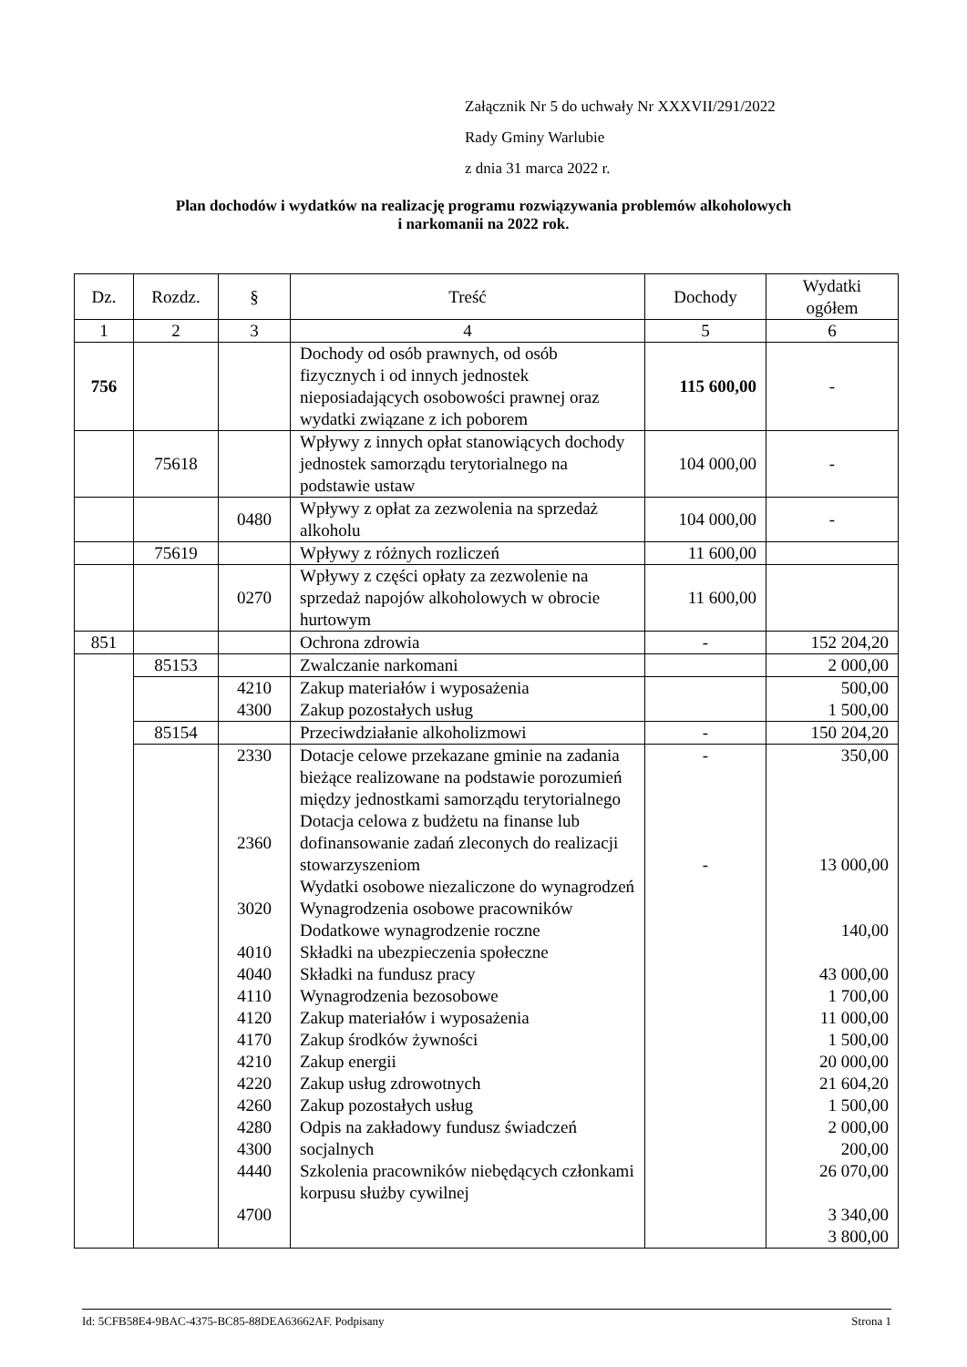Załącznik Nr 5 do uchwały Nr XXXVII/291/2022
Rady Gminy Warlubie
z dnia 31 marca 2022 r.
Plan dochodów i wydatków na realizację programu rozwiązywania problemów alkoholowych
i narkomanii na 2022 rok.
| Dz. | Rozdz. | § | Treść | Dochody | Wydatki ogółem |
| --- | --- | --- | --- | --- | --- |
| 1 | 2 | 3 | 4 | 5 | 6 |
| 756 | | | Dochody od osób prawnych, od osób fizycznych i od innych jednostek nieposiadających osobowości prawnej oraz wydatki związane z ich poborem | 115 600,00 | - |
| | 75618 | | Wpływy z innych opłat stanowiących dochody jednostek samorządu terytorialnego na podstawie ustaw | 104 000,00 | - |
| | | 0480 | Wpływy z opłat za zezwolenia na sprzedaż alkoholu | 104 000,00 | - |
| | 75619 | | Wpływy z różnych rozliczeń | 11 600,00 | |
| | | 0270 | Wpływy z części opłaty za zezwolenie na sprzedaż napojów alkoholowych w obrocie hurtowym | 11 600,00 | |
| 851 | | | Ochrona zdrowia | - | 152 204,20 |
| | 85153 | | Zwalczanie narkomani | | 2 000,00 |
| | | 4210 4300 | Zakup materiałów i wyposażenia Zakup pozostałych usług | | 500,00 1 500,00 |
| | 85154 | | Przeciwdziałanie alkoholizmowi | - | 150 204,20 |
| | | 2330 2360 3020 4010 4040 4110 4120 4170 4210 4220 4260 4280 4300 4440 4700 | Dotacje celowe przekazane gminie na zadania bieżące realizowane na podstawie porozumień między jednostkami samorządu terytorialnego Dotacja celowa z budżetu na finanse lub dofinansowanie zadań zleconych do realizacji stowarzyszeniom Wydatki osobowe niezaliczone do wynagrodzeń Wynagrodzenia osobowe pracowników Dodatkowe wynagrodzenie roczne Składki na ubezpieczenia społeczne Składki na fundusz pracy Wynagrodzenia bezosobowe Zakup materiałów i wyposażenia Zakup środków żywności Zakup energii Zakup usług zdrowotnych Zakup pozostałych usług Odpis na zakładowy fundusz świadczeń socjalnych Szkolenia pracowników niebędących członkami korpusu służby cywilnej | - - | 350,00 13 000,00 140,00 43 000,00 1 700,00 11 000,00 1 500,00 20 000,00 21 604,20 1 500,00 2 000,00 200,00 26 070,00 3 340,00 3 800,00 |
Id: 5CFB58E4-9BAC-4375-BC85-88DEA63662AF. Podpisany Strona 1